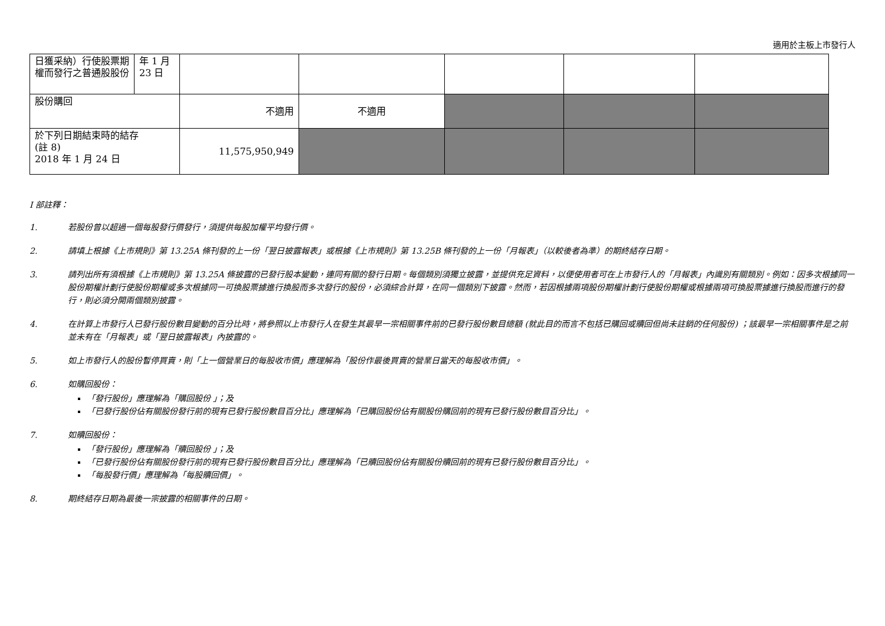適用於主板上市發行人
| 日獲采納）行使股票期權而發行之普通股股份 | 年 1 月 23 日 | | | | | |
| 股份購回 | | 不適用 | 不適用 | | | |
| 於下列日期結束時的結存 (註 8) 2018 年 1 月 24 日 | | 11,575,950,949 | | | | |
I 部註釋：
1. 若股份曾以超過一個每股發行價發行，須提供每股加權平均發行價。
2. 請填上根據《上市規則》第 13.25A 條刊發的上一份「翌日披露報表」或根據《上市規則》第 13.25B 條刊發的上一份「月報表」（以較後者為準）的期終結存日期。
3. 請列出所有須根據《上市規則》第 13.25A 條披露的已發行股本變動，連同有關的發行日期。每個類別須獨立披露，並提供充足資料，以便使用者可在上市發行人的「月報表」內識別有關類別。例如：因多次根據同一股份期權計劃行使股份期權或多次根據同一可換股票據進行換股而多次發行的股份，必須綜合計算，在同一個類別下披露。然而，若因根據兩項股份期權計劃行使股份期權或根據兩項可換股票據進行換股而進行的發行，則必須分開兩個類別披露。
4. 在計算上市發行人已發行股份數目變動的百分比時，將參照以上市發行人在發生其最早一宗相關事件前的已發行股份數目總額 (就此目的而言不包括已購回或贖回但尚未註銷的任何股份) ；該最早一宗相關事件是之前並未有在「月報表」或「翌日披露報表」內披露的。
5. 如上市發行人的股份暫停買賣，則「上一個營業日的每股收市價」應理解為「股份作最後買賣的營業日當天的每股收市價」。
6. 如購回股份：
「發行股份」應理解為「購回股份 」；及
「已發行股份佔有關股份發行前的現有已發行股份數目百分比」應理解為「已購回股份佔有關股份購回前的現有已發行股份數目百分比」。
7. 如贖回股份：
「發行股份」應理解為「贖回股份 」；及
「已發行股份佔有關股份發行前的現有已發行股份數目百分比」應理解為「已贖回股份佔有關股份贖回前的現有已發行股份數目百分比」。
「每股發行價」應理解為「每股贖回價」。
8. 期終結存日期為最後一宗披露的相關事件的日期。